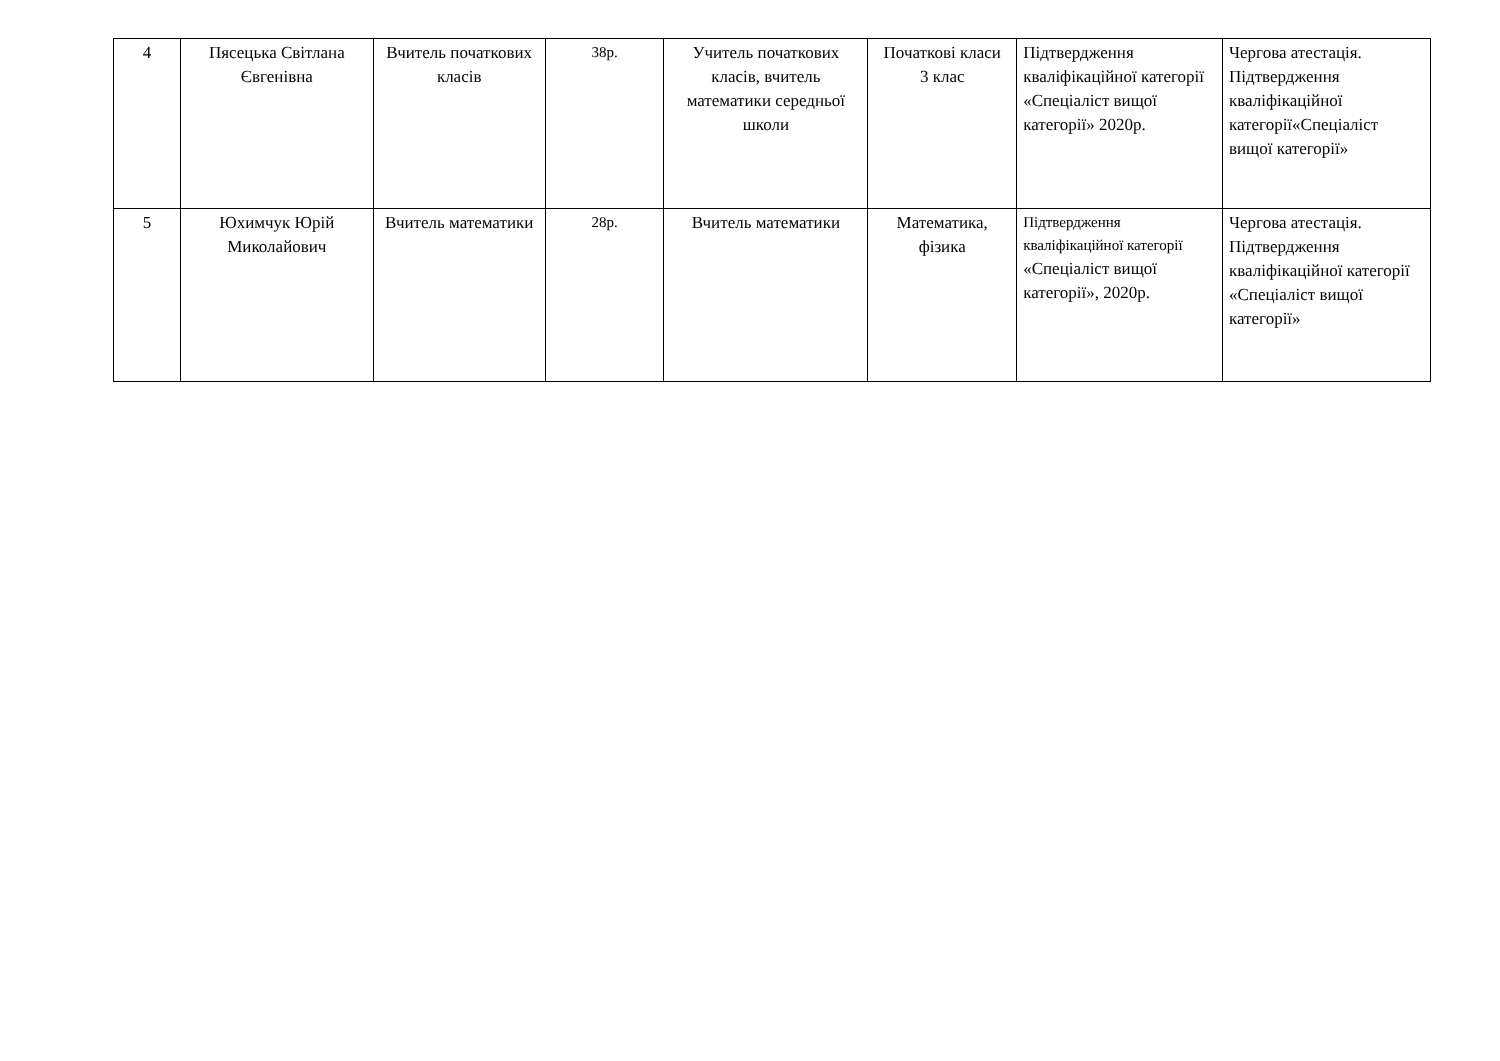| 4 | Пясецька Світлана Євгенівна | Вчитель початкових класів | 38р. | Учитель початкових класів, вчитель математики середньої школи | Початкові класи 3 клас | Підтвердження кваліфікаційної категорії «Спеціаліст вищої категорії» 2020р. | Чергова атестація. Підтвердження кваліфікаційної категорії«Спеціаліст вищої категорії» |
| 5 | Юхимчук Юрій Миколайович | Вчитель математики | 28р. | Вчитель математики | Математика, фізика | Підтвердження кваліфікаційної категорії «Спеціаліст вищої категорії», 2020р. | Чергова атестація. Підтвердження кваліфікаційної категорії «Спеціаліст вищої категорії» |